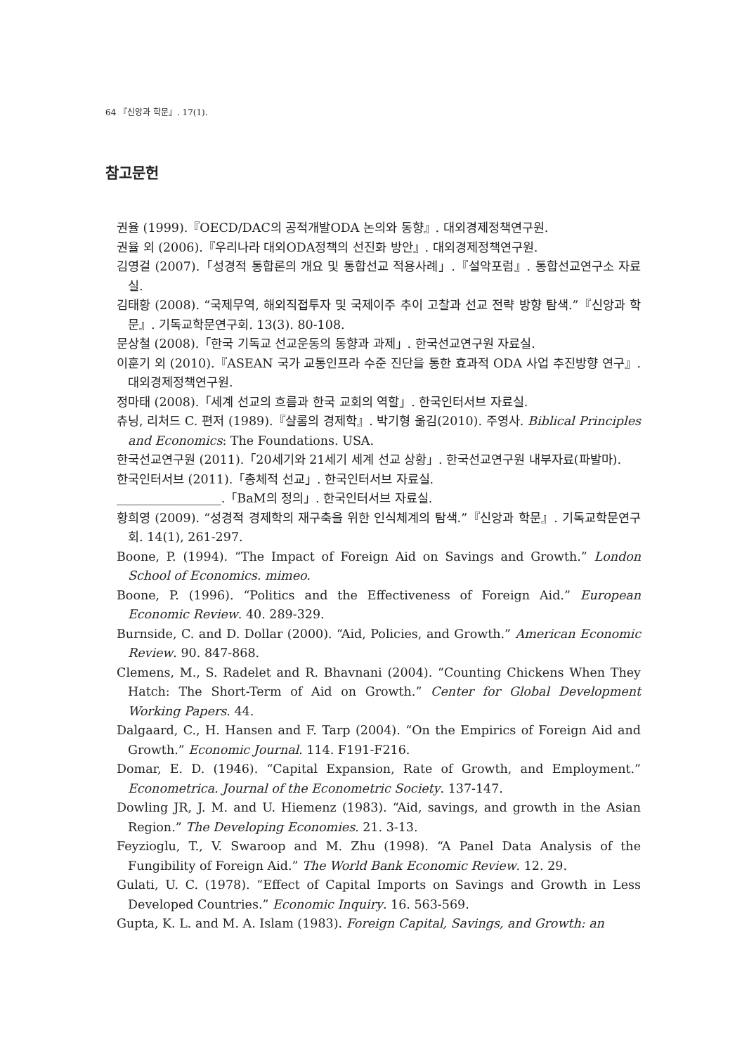64 『신앙과 학문』. 17(1).
참고문헌
권율 (1999).『OECD/DAC의 공적개발ODA 논의와 동향』. 대외경제정책연구원.
권율 외 (2006).『우리나라 대외ODA정책의 선진화 방안』. 대외경제정책연구원.
김영걸 (2007).「성경적 통합론의 개요 및 통합선교 적용사례」.『설악포럼』. 통합선교연구소 자료실.
김태황 (2008). “국제무역, 해외직접투자 및 국제이주 추이 고찰과 선교 전략 방향 탐색.”『신앙과 학문』. 기독교학문연구회. 13(3). 80-108.
문상철 (2008).「한국 기독교 선교운동의 동향과 과제」. 한국선교연구원 자료실.
이훈기 외 (2010).『ASEAN 국가 교통인프라 수준 진단을 통한 효과적 ODA 사업 추진방향 연구』. 대외경제정책연구원.
정마태 (2008).「세계 선교의 흐름과 한국 교회의 역할」. 한국인터서브 자료실.
츄닝, 리처드 C. 편저 (1989).『샬롬의 경제학』. 박기형 옮김(2010). 주영사. Biblical Principles and Economics: The Foundations. USA.
한국선교연구원 (2011).「20세기와 21세기 세계 선교 상황」. 한국선교연구원 내부자료(파발마).
한국인터서브 (2011).「총체적 선교」. 한국인터서브 자료실.
_________________.「BaM의 정의」. 한국인터서브 자료실.
황희영 (2009). “성경적 경제학의 재구축을 위한 인식체계의 탐색.”『신앙과 학문』. 기독교학문연구회. 14(1), 261-297.
Boone, P. (1994). “The Impact of Foreign Aid on Savings and Growth.” London School of Economics. mimeo.
Boone, P. (1996). “Politics and the Effectiveness of Foreign Aid.” European Economic Review. 40. 289-329.
Burnside, C. and D. Dollar (2000). “Aid, Policies, and Growth.” American Economic Review. 90. 847-868.
Clemens, M., S. Radelet and R. Bhavnani (2004). “Counting Chickens When They Hatch: The Short-Term of Aid on Growth.” Center for Global Development Working Papers. 44.
Dalgaard, C., H. Hansen and F. Tarp (2004). “On the Empirics of Foreign Aid and Growth.” Economic Journal. 114. F191-F216.
Domar, E. D. (1946). “Capital Expansion, Rate of Growth, and Employment.” Econometrica. Journal of the Econometric Society. 137-147.
Dowling JR, J. M. and U. Hiemenz (1983). “Aid, savings, and growth in the Asian Region.” The Developing Economies. 21. 3-13.
Feyzioglu, T., V. Swaroop and M. Zhu (1998). “A Panel Data Analysis of the Fungibility of Foreign Aid.” The World Bank Economic Review. 12. 29.
Gulati, U. C. (1978). “Effect of Capital Imports on Savings and Growth in Less Developed Countries.” Economic Inquiry. 16. 563-569.
Gupta, K. L. and M. A. Islam (1983). Foreign Capital, Savings, and Growth: an